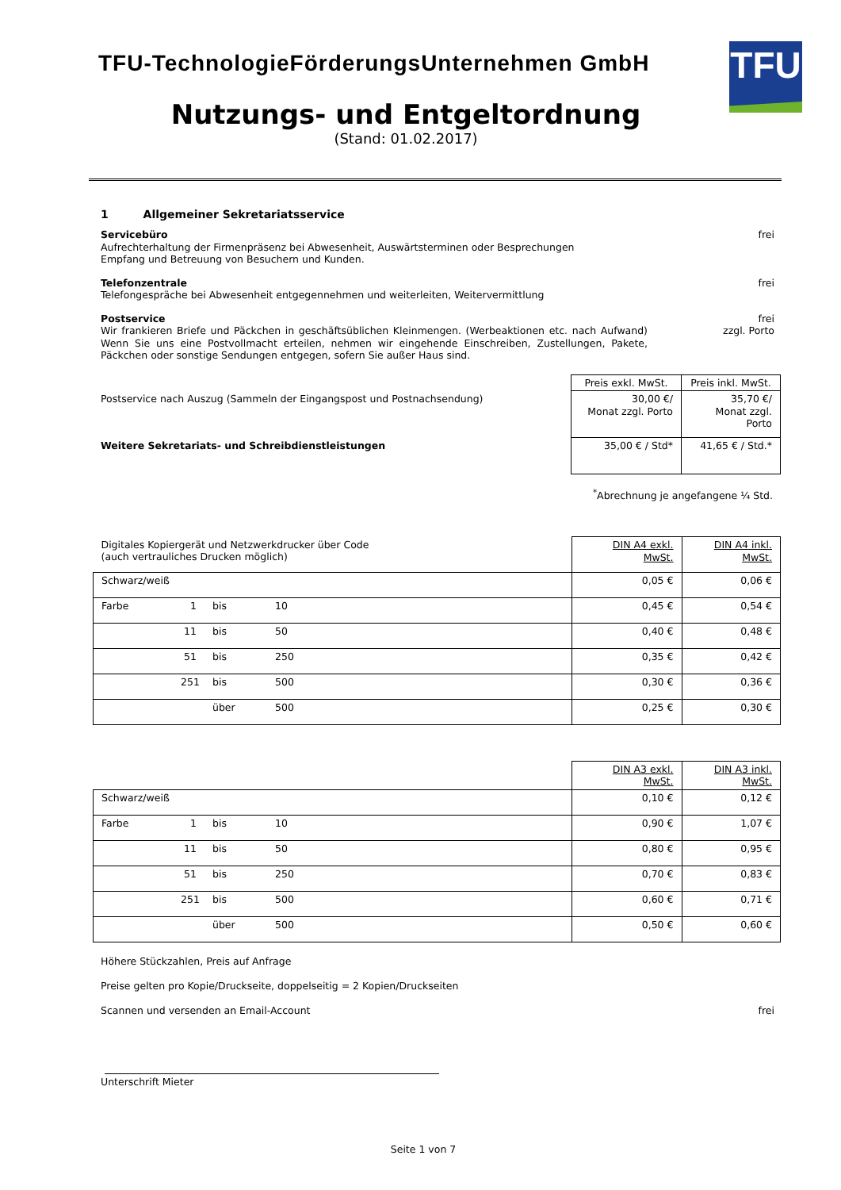TFU
TFU-TechnologieFörderungsUnternehmen GmbH
Nutzungs- und Entgeltordnung
(Stand: 01.02.2017)
1 Allgemeiner Sekretariatsservice
Servicebüro
Aufrechterhaltung der Firmenpräsenz bei Abwesenheit, Auswärtsterminen oder Besprechungen
Empfang und Betreuung von Besuchern und Kunden.
frei
Telefonzentrale
Telefongespräche bei Abwesenheit entgegennehmen und weiterleiten, Weitervermittlung
frei
Postservice
Wir frankieren Briefe und Päckchen in geschäftsüblichen Kleinmengen. (Werbeaktionen etc. nach Aufwand) Wenn Sie uns eine Postvollmacht erteilen, nehmen wir eingehende Einschreiben, Zustellungen, Pakete, Päckchen oder sonstige Sendungen entgegen, sofern Sie außer Haus sind.
frei
zzgl. Porto
| | Preis exkl. MwSt. | Preis inkl. MwSt. |
| --- | --- | --- |
| Postservice nach Auszug (Sammeln der Eingangspost und Postnachsendung) | 30,00 €/ Monat zzgl. Porto | 35,70 €/ Monat zzgl. Porto |
| Weitere Sekretariats- und Schreibdienstleistungen | 35,00 € / Std* | 41,65 € / Std.* |
<sup>*</sup> Abrechnung je angefangene ¼ Std.
| Digitales Kopiergerät und Netzwerkdrucker über Code (auch vertrauliches Drucken möglich) | DIN A4 exkl. MwSt. | DIN A4 inkl. MwSt. |
| Schwarz/weiß | 0,05 € | 0,06 € |
| Farbe 1 bis 10 | 0,45 € | 0,54 € |
| 11 bis 50 | 0,40 € | 0,48 € |
| 51 bis 250 | 0,35 € | 0,42 € |
| 251 bis 500 | 0,30 € | 0,36 € |
| über 500 | 0,25 € | 0,30 € |
| | DIN A3 exkl. MwSt. | DIN A3 inkl. MwSt. |
| Schwarz/weiß | 0,10 € | 0,12 € |
| Farbe 1 bis 10 | 0,90 € | 1,07 € |
| 11 bis 50 | 0,80 € | 0,95 € |
| 51 bis 250 | 0,70 € | 0,83 € |
| 251 bis 500 | 0,60 € | 0,71 € |
| über 500 | 0,50 € | 0,60 € |
Höhere Stückzahlen, Preis auf Anfrage
Preise gelten pro Kopie/Druckseite, doppelseitig = 2 Kopien/Druckseiten
Scannen und versenden an Email-Account
frei
Unterschrift Mieter
Seite 1 von 7